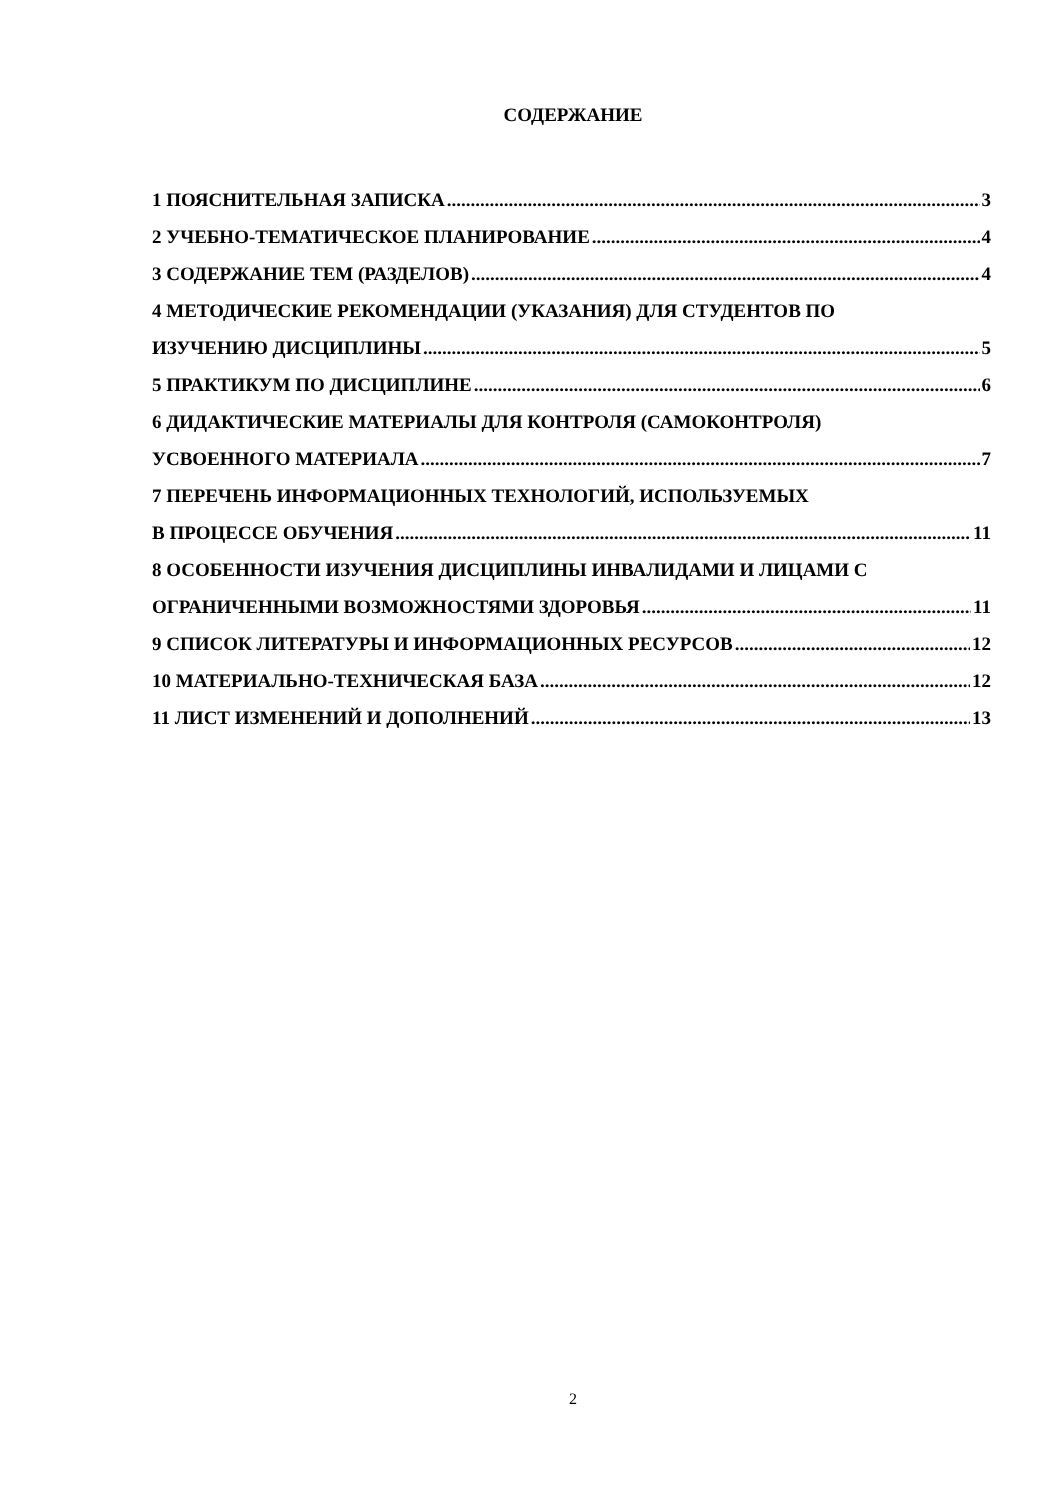СОДЕРЖАНИЕ
1 ПОЯСНИТЕЛЬНАЯ ЗАПИСКА 3
2 УЧЕБНО-ТЕМАТИЧЕСКОЕ ПЛАНИРОВАНИЕ 4
3 СОДЕРЖАНИЕ ТЕМ (РАЗДЕЛОВ) 4
4 МЕТОДИЧЕСКИЕ РЕКОМЕНДАЦИИ (УКАЗАНИЯ) ДЛЯ СТУДЕНТОВ ПО
ИЗУЧЕНИЮ ДИСЦИПЛИНЫ 5
5 ПРАКТИКУМ ПО ДИСЦИПЛИНЕ 6
6 ДИДАКТИЧЕСКИЕ МАТЕРИАЛЫ ДЛЯ КОНТРОЛЯ (САМОКОНТРОЛЯ)
УСВОЕННОГО МАТЕРИАЛА 7
7 ПЕРЕЧЕНЬ ИНФОРМАЦИОННЫХ ТЕХНОЛОГИЙ, ИСПОЛЬЗУЕМЫХ
В ПРОЦЕССЕ ОБУЧЕНИЯ 11
8 ОСОБЕННОСТИ ИЗУЧЕНИЯ ДИСЦИПЛИНЫ ИНВАЛИДАМИ И ЛИЦАМИ С
ОГРАНИЧЕННЫМИ ВОЗМОЖНОСТЯМИ ЗДОРОВЬЯ 11
9 СПИСОК ЛИТЕРАТУРЫ И ИНФОРМАЦИОННЫХ РЕСУРСОВ 12
10 МАТЕРИАЛЬНО-ТЕХНИЧЕСКАЯ БАЗА 12
11 ЛИСТ ИЗМЕНЕНИЙ И ДОПОЛНЕНИЙ 13
2